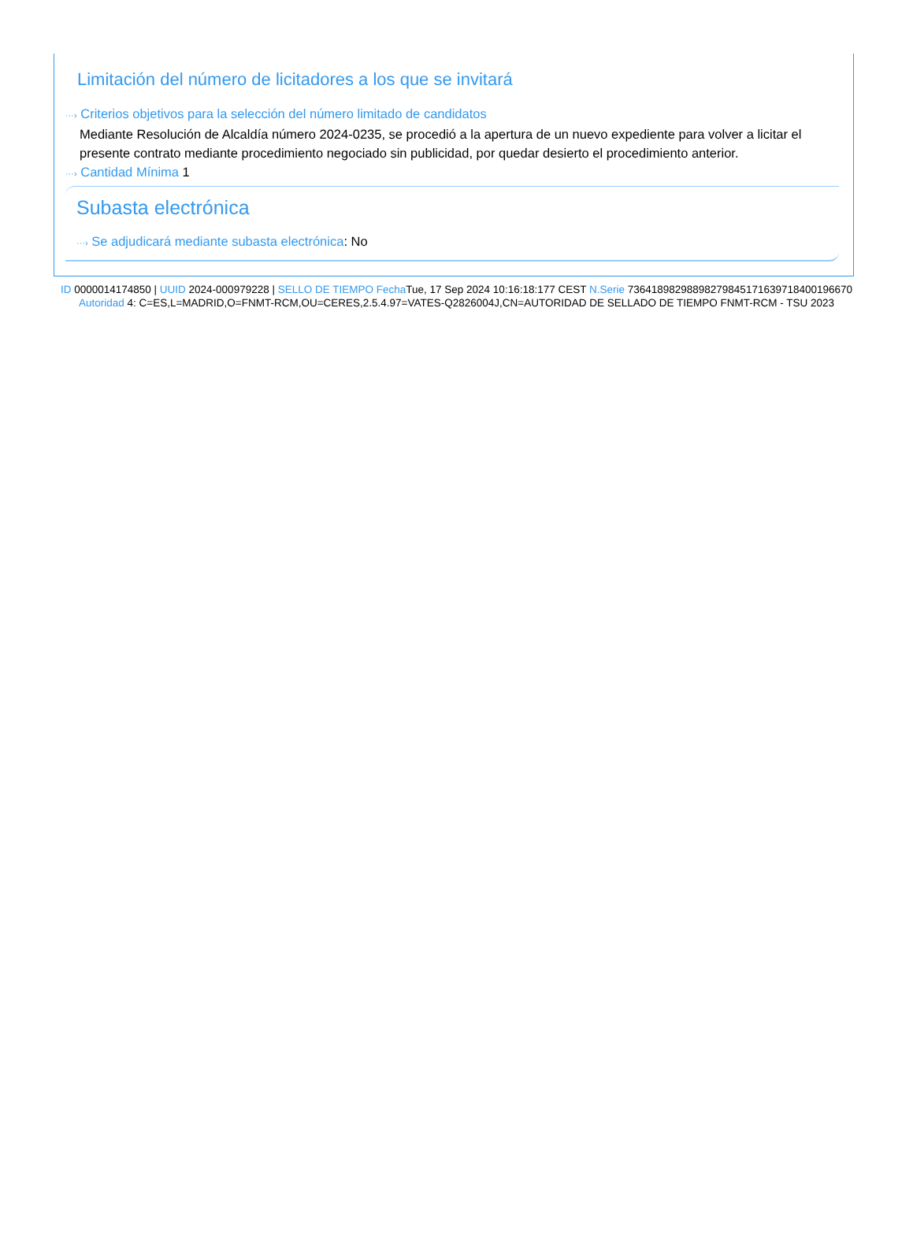Limitación del número de licitadores a los que se invitará
···› Criterios objetivos para la selección del número limitado de candidatos
Mediante Resolución de Alcaldía número 2024-0235, se procedió a la apertura de un nuevo expediente para volver a licitar el presente contrato mediante procedimiento negociado sin publicidad, por quedar desierto el procedimiento anterior.
···› Cantidad Mínima 1
Subasta electrónica
···› Se adjudicará mediante subasta electrónica: No
ID 0000014174850 | UUID 2024-000979228 | SELLO DE TIEMPO Fecha Tue, 17 Sep 2024 10:16:18:177 CEST N.Serie 736418982988982798451716397184001966​70 Autoridad 4: C=ES,L=MADRID,O=FNMT-RCM,OU=CERES,2.5.4.97=VATES-Q2826004J,CN=AUTORIDAD DE SELLADO DE TIEMPO FNMT-RCM - TSU 2023